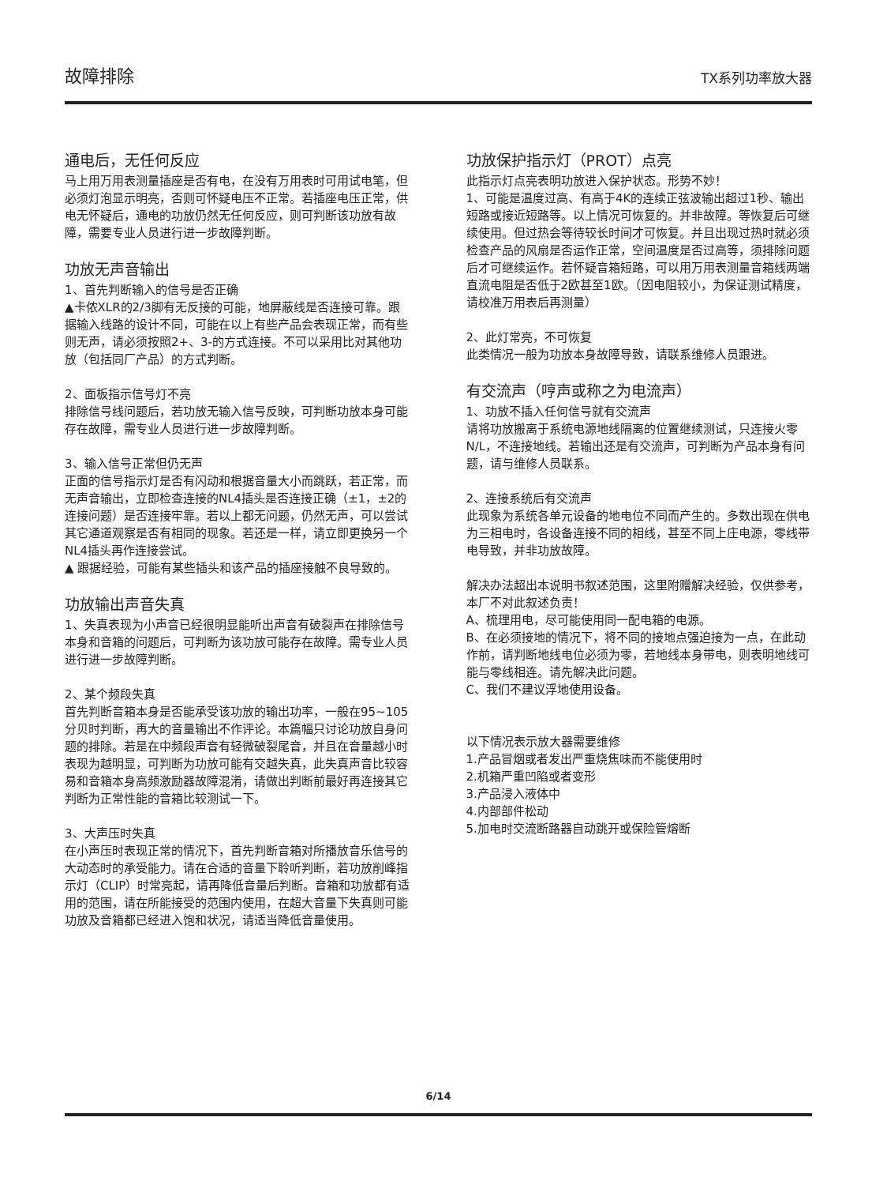故障排除 TX系列功率放大器
通电后，无任何反应
马上用万用表测量插座是否有电，在没有万用表时可用试电笔，但必须灯泡显示明亮，否则可怀疑电压不正常。若插座电压正常，供电无怀疑后，通电的功放仍然无任何反应，则可判断该功放有故障，需要专业人员进行进一步故障判断。
功放无声音输出
1、首先判断输入的信号是否正确
▲卡侬XLR的2/3脚有无反接的可能，地屏蔽线是否连接可靠。跟据输入线路的设计不同，可能在以上有些产品会表现正常，而有些则无声，请必须按照2+、3-的方式连接。不可以采用比对其他功放（包括同厂产品）的方式判断。
2、面板指示信号灯不亮
排除信号线问题后，若功放无输入信号反映，可判断功放本身可能存在故障，需专业人员进行进一步故障判断。
3、输入信号正常但仍无声
正面的信号指示灯是否有闪动和根据音量大小而跳跃，若正常，而无声音输出，立即检查连接的NL4插头是否连接正确（±1，±2的连接问题）是否连接牢靠。若以上都无问题，仍然无声，可以尝试其它通道观察是否有相同的现象。若还是一样，请立即更换另一个NL4插头再作连接尝试。
▲ 跟据经验，可能有某些插头和该产品的插座接触不良导致的。
功放输出声音失真
1、失真表现为小声音已经很明显能听出声音有破裂声在排除信号本身和音箱的问题后，可判断为该功放可能存在故障。需专业人员进行进一步故障判断。
2、某个频段失真
首先判断音箱本身是否能承受该功放的输出功率，一般在95~105分贝时判断，再大的音量输出不作评论。本篇幅只讨论功放自身问题的排除。若是在中频段声音有轻微破裂尾音，并且在音量越小时表现为越明显，可判断为功放可能有交越失真，此失真声音比较容易和音箱本身高频激励器故障混淆，请做出判断前最好再连接其它判断为正常性能的音箱比较测试一下。
3、大声压时失真
在小声压时表现正常的情况下，首先判断音箱对所播放音乐信号的大动态时的承受能力。请在合适的音量下聆听判断，若功放削峰指示灯（CLIP）时常亮起，请再降低音量后判断。音箱和功放都有适用的范围，请在所能接受的范围内使用，在超大音量下失真则可能功放及音箱都已经进入饱和状况，请适当降低音量使用。
功放保护指示灯（PROT）点亮
此指示灯点亮表明功放进入保护状态。形势不妙！
1、可能是温度过高、有高于4K的连续正弦波输出超过1秒、输出短路或接近短路等。以上情况可恢复的。并非故障。等恢复后可继续使用。但过热会等待较长时间才可恢复。并且出现过热时就必须检查产品的风扇是否运作正常，空间温度是否过高等，须排除问题后才可继续运作。若怀疑音箱短路，可以用万用表测量音箱线两端直流电阻是否低于2欧甚至1欧。（因电阻较小，为保证测试精度，请校准万用表后再测量）
2、此灯常亮，不可恢复
此类情况一般为功放本身故障导致，请联系维修人员跟进。
有交流声（哼声或称之为电流声）
1、功放不插入任何信号就有交流声
请将功放搬离于系统电源地线隔离的位置继续测试，只连接火零N/L，不连接地线。若输出还是有交流声，可判断为产品本身有问题，请与维修人员联系。
2、连接系统后有交流声
此现象为系统各单元设备的地电位不同而产生的。多数出现在供电为三相电时，各设备连接不同的相线，甚至不同上庄电源，零线带电导致，并非功放故障。
解决办法超出本说明书叙述范围，这里附赠解决经验，仅供参考，本厂不对此叙述负责！
A、梳理用电，尽可能使用同一配电箱的电源。
B、在必须接地的情况下，将不同的接地点强迫接为一点，在此动作前，请判断地线电位必须为零，若地线本身带电，则表明地线可能与零线相连。请先解决此问题。
C、我们不建议浮地使用设备。
以下情况表示放大器需要维修
1.产品冒烟或者发出严重烧焦味而不能使用时
2.机箱严重凹陷或者变形
3.产品浸入液体中
4.内部部件松动
5.加电时交流断路器自动跳开或保险管熔断
6/14